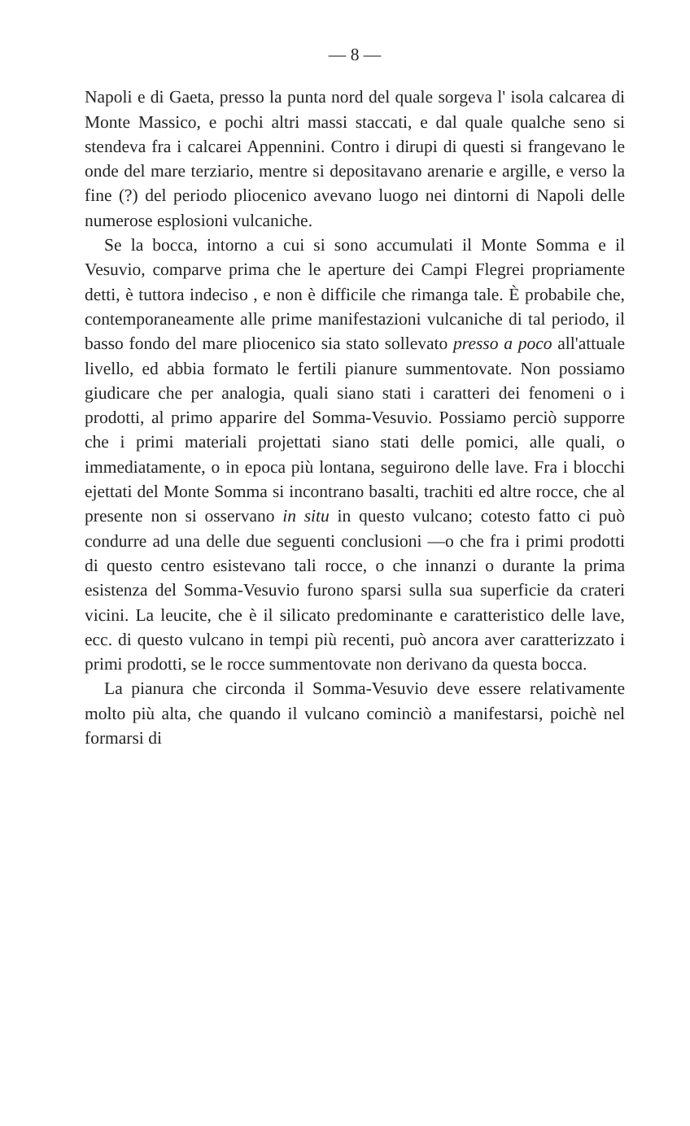— 8 —
Napoli e di Gaeta, presso la punta nord del quale sorgeva l' isola calcarea di Monte Massico, e pochi altri massi staccati, e dal quale qualche seno si stendeva fra i calcarei Appennini. Contro i dirupi di questi si frangevano le onde del mare terziario, mentre si depositavano arenarie e argille, e verso la fine (?) del periodo pliocenico avevano luogo nei dintorni di Napoli delle numerose esplosioni vulcaniche.
Se la bocca, intorno a cui si sono accumulati il Monte Somma e il Vesuvio, comparve prima che le aperture dei Campi Flegrei propriamente detti, è tuttora indeciso , e non è difficile che rimanga tale. È probabile che, contemporaneamente alle prime manifestazioni vulcaniche di tal periodo, il basso fondo del mare pliocenico sia stato sollevato presso a poco all'attuale livello, ed abbia formato le fertili pianure summentovate. Non possiamo giudicare che per analogia, quali siano stati i caratteri dei fenomeni o i prodotti, al primo apparire del Somma-Vesuvio. Possiamo perciò supporre che i primi materiali projettati siano stati delle pomici, alle quali, o immediatamente, o in epoca più lontana, seguirono delle lave. Fra i blocchi ejettati del Monte Somma si incontrano basalti, trachiti ed altre rocce, che al presente non si osservano in situ in questo vulcano; cotesto fatto ci può condurre ad una delle due seguenti conclusioni —o che fra i primi prodotti di questo centro esistevano tali rocce, o che innanzi o durante la prima esistenza del Somma-Vesuvio furono sparsi sulla sua superficie da crateri vicini. La leucite, che è il silicato predominante e caratteristico delle lave, ecc. di questo vulcano in tempi più recenti, può ancora aver caratterizzato i primi prodotti, se le rocce summentovate non derivano da questa bocca.
La pianura che circonda il Somma-Vesuvio deve essere relativamente molto più alta, che quando il vulcano cominciò a manifestarsi, poichè nel formarsi di